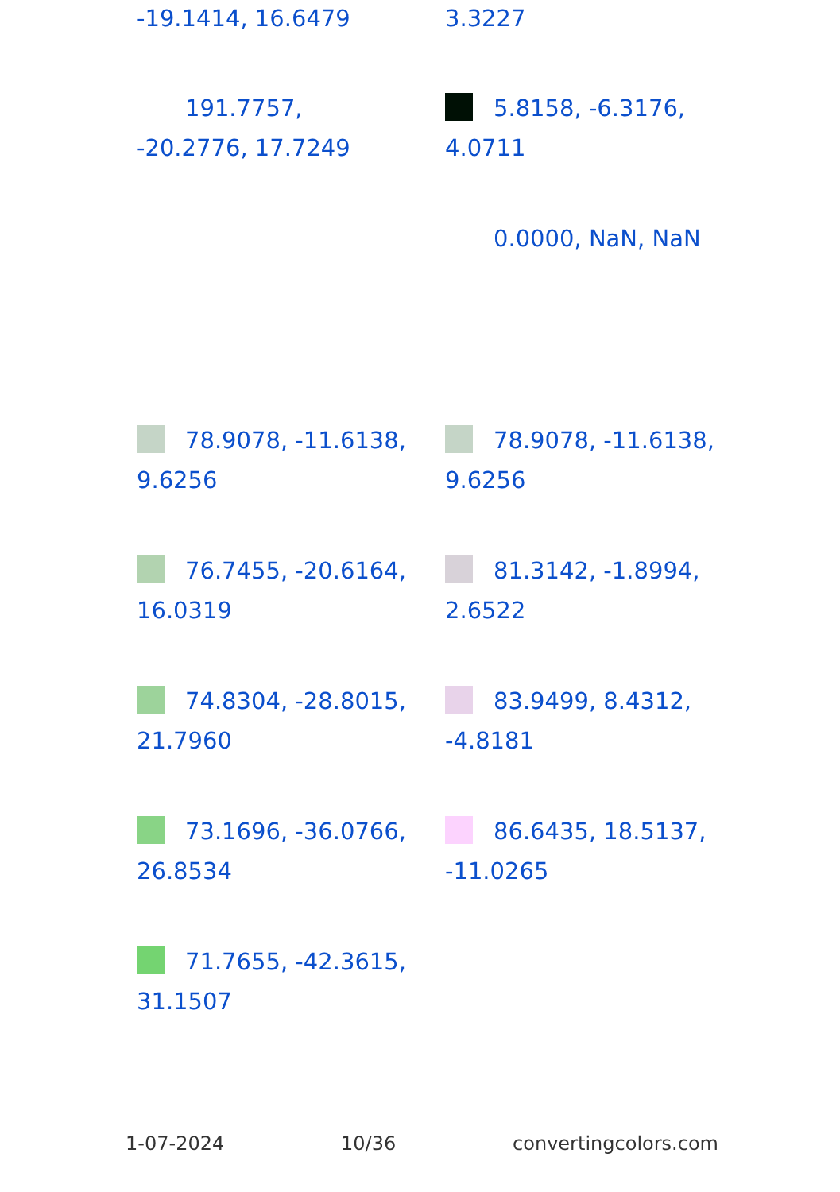-19.1414, 16.6479
3.3227
191.7757,
-20.2776, 17.7249
5.8158, -6.3176,
4.0711
0.0000, NaN, NaN
78.9078, -11.6138,
9.6256
78.9078, -11.6138,
9.6256
76.7455, -20.6164,
16.0319
81.3142, -1.8994,
2.6522
74.8304, -28.8015,
21.7960
83.9499, 8.4312,
-4.8181
73.1696, -36.0766,
26.8534
86.6435, 18.5137,
-11.0265
71.7655, -42.3615,
31.1507
1-07-2024 10/36 convertingcolors.com